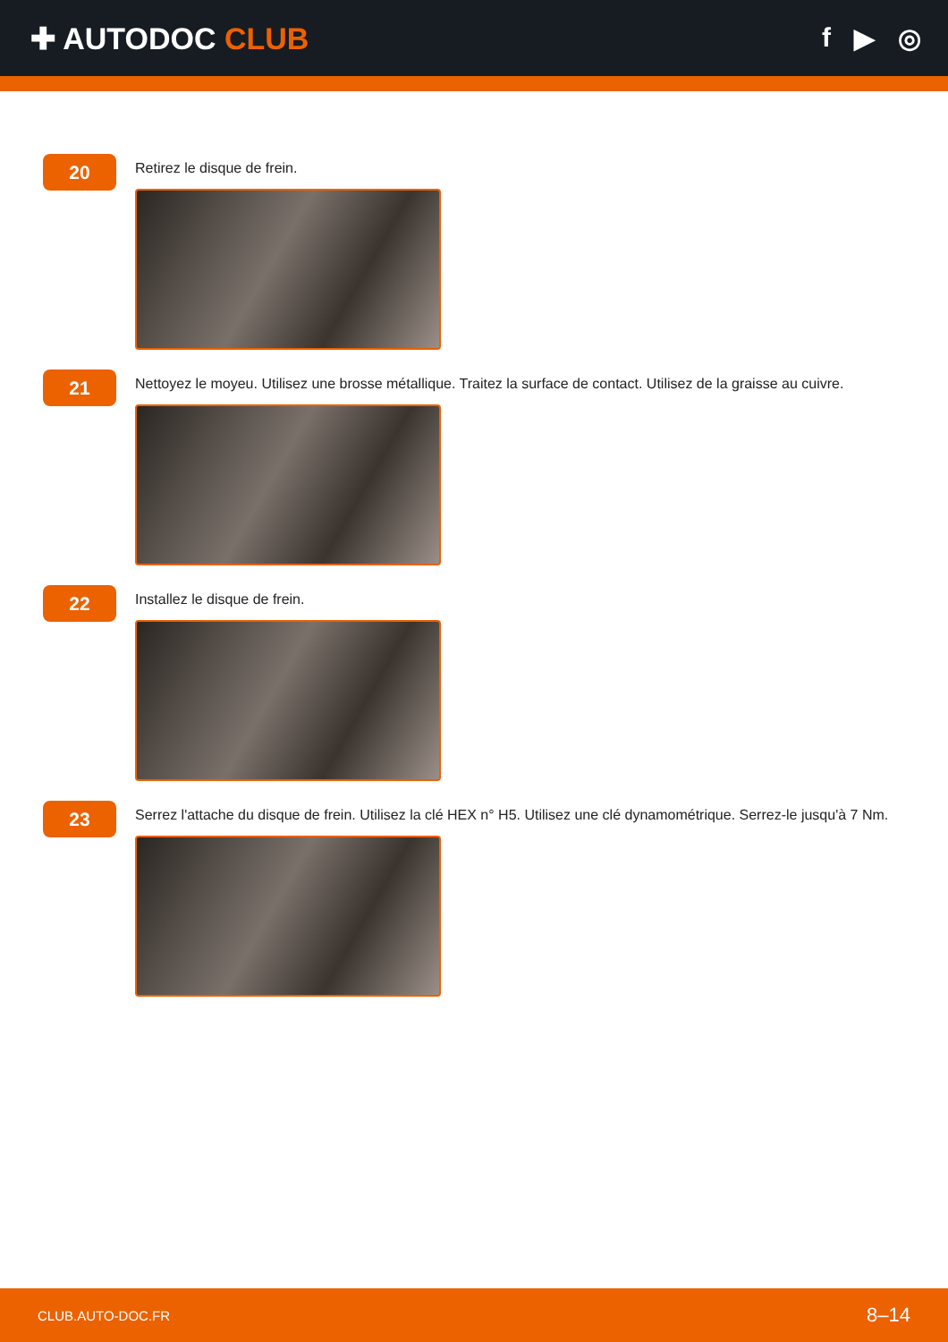✚ AUTODOC CLUB f ▶ ◎
20
Retirez le disque de frein.
21
Nettoyez le moyeu. Utilisez une brosse métallique. Traitez la surface de contact. Utilisez de la graisse au cuivre.
22
Installez le disque de frein.
23
Serrez l'attache du disque de frein. Utilisez la clé HEX n° H5. Utilisez une clé dynamométrique. Serrez-le jusqu'à 7 Nm.
CLUB.AUTO-DOC.FR 8–14